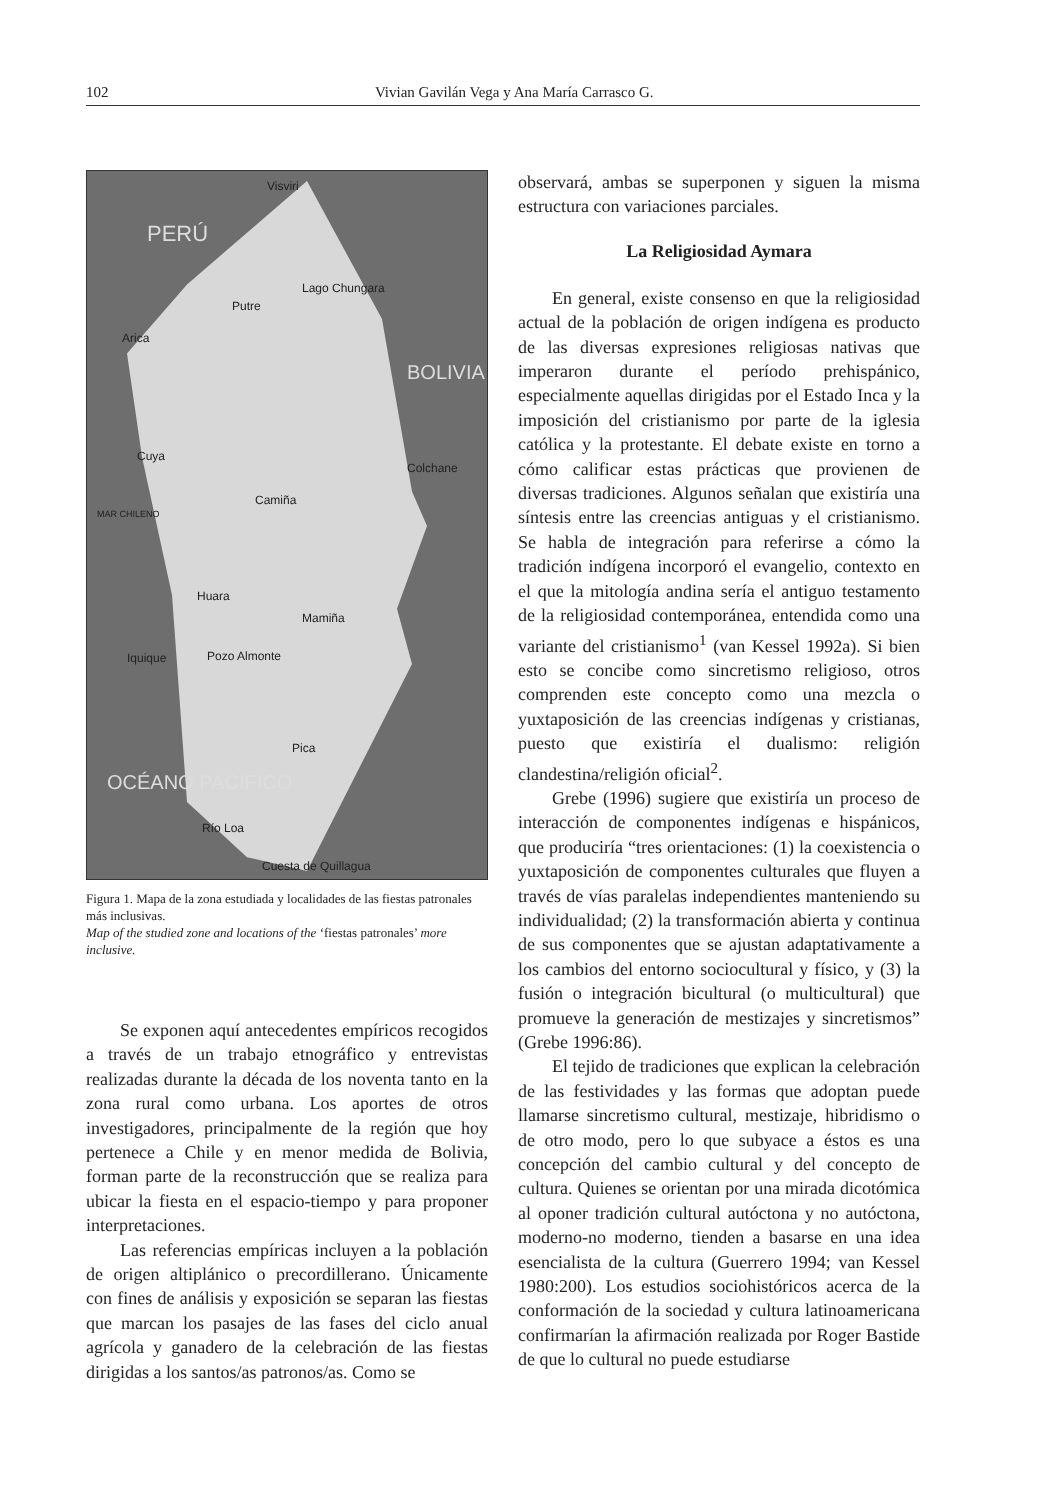102 Vivian Gavilán Vega y Ana María Carrasco G.
Visviri
PERÚ
Lago Chungara
Putre
Arica
BOLIVIA
Cuya
Colchane
Camiña
MAR CHILENO
Huara
Mamiña
Iquique Pozo Almonte
Pica
OCÉANO PACÍFICO
Río Loa
Cuesta de Quillagua
Figura 1. Mapa de la zona estudiada y localidades de las fiestas patronales más inclusivas.
Map of the studied zone and locations of the ‘fiestas patronales’ more inclusive.
Se exponen aquí antecedentes empíricos recogidos a través de un trabajo etnográfico y entrevistas realizadas durante la década de los noventa tanto en la zona rural como urbana. Los aportes de otros investigadores, principalmente de la región que hoy pertenece a Chile y en menor medida de Bolivia, forman parte de la reconstrucción que se realiza para ubicar la fiesta en el espacio-tiempo y para proponer interpretaciones.
Las referencias empíricas incluyen a la población de origen altiplánico o precordillerano. Únicamente con fines de análisis y exposición se separan las fiestas que marcan los pasajes de las fases del ciclo anual agrícola y ganadero de la celebración de las fiestas dirigidas a los santos/as patronos/as. Como se
observará, ambas se superponen y siguen la misma estructura con variaciones parciales.
La Religiosidad Aymara
En general, existe consenso en que la religiosidad actual de la población de origen indígena es producto de las diversas expresiones religiosas nativas que imperaron durante el período prehispánico, especialmente aquellas dirigidas por el Estado Inca y la imposición del cristianismo por parte de la iglesia católica y la protestante. El debate existe en torno a cómo calificar estas prácticas que provienen de diversas tradiciones. Algunos señalan que existiría una síntesis entre las creencias antiguas y el cristianismo. Se habla de integración para referirse a cómo la tradición indígena incorporó el evangelio, contexto en el que la mitología andina sería el antiguo testamento de la religiosidad contemporánea, entendida como una variante del cristianismo<sup>1</sup> (van Kessel 1992a). Si bien esto se concibe como sincretismo religioso, otros comprenden este concepto como una mezcla o yuxtaposición de las creencias indígenas y cristianas, puesto que existiría el dualismo: religión clandestina/religión oficial<sup>2</sup>.
Grebe (1996) sugiere que existiría un proceso de interacción de componentes indígenas e hispánicos, que produciría “tres orientaciones: (1) la coexistencia o yuxtaposición de componentes culturales que fluyen a través de vías paralelas independientes manteniendo su individualidad; (2) la transformación abierta y continua de sus componentes que se ajustan adaptativamente a los cambios del entorno sociocultural y físico, y (3) la fusión o integración bicultural (o multicultural) que promueve la generación de mestizajes y sincretismos” (Grebe 1996:86).
El tejido de tradiciones que explican la celebración de las festividades y las formas que adoptan puede llamarse sincretismo cultural, mestizaje, hibridismo o de otro modo, pero lo que subyace a éstos es una concepción del cambio cultural y del concepto de cultura. Quienes se orientan por una mirada dicotómica al oponer tradición cultural autóctona y no autóctona, moderno-no moderno, tienden a basarse en una idea esencialista de la cultura (Guerrero 1994; van Kessel 1980:200). Los estudios sociohistóricos acerca de la conformación de la sociedad y cultura latinoamericana confirmarían la afirmación realizada por Roger Bastide de que lo cultural no puede estudiarse